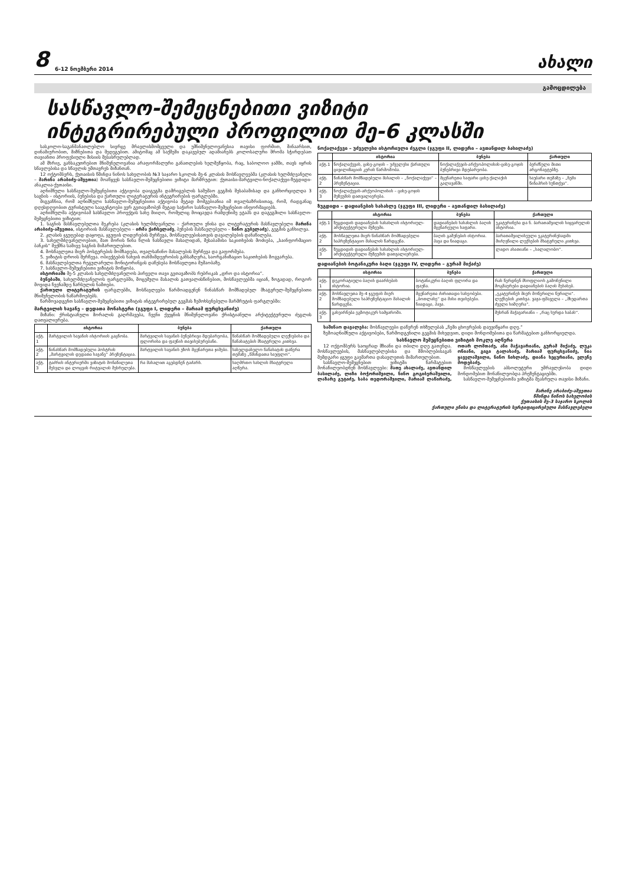8 6-12 ნოემბერი 2014 ახალი
გამოცდილება
სასწავლო-შემეცნებითი ვიზიტი
ინტეგრირებული პროფილით მე-6 კლასში
სასკოლო-საგანმანათლებლო სივრცე მრავლისმომცველი და უმნიშვნელოვანესია თავისი ფორმით, შინაარსით, დინამიურობით, მიზნებითა და შედეგებით. ამიტომაც ამ საქმეში დაკავებულ ადამიანებს კოლოსალური შრომა სჭირდებათ თავიანთი პროფესიული მისიის შესასრულებლად.
ამ მხრივ, განსაკუთრებით მნიშვნელოვანია არაფორმალური განათლების ხელშეწყობა, რაც, საბოლოო ჯამში, თავს იყრის სწავლებისა და სწავლის უმთავრეს მიზანთან.
12 ოქტომბერს, ქუთაისის წმინდა ნინოს სახელობის №3 საჯარო სკოლის მე-6 კლასის მოსწავლეებმა (კლასის ხელმძღვანელი – მარინა არაბიძე-აშვეთია) მოაწყვეს სასწავლო-შემეცნებითი ვიზიტი მარშრუტით: ქუთაისი-მარტვილი-ნოქალაქევი-ზუგდიდი-ანაკლია-ქუთაისი.
აღნიშნული სასწავლო-შემეცნებითი აქტივობა დაიგეგმა დამრიგებლის სამუშაო გეგმის შესაბამისად და განხორციელდა 3 საგნის – ისტორიის, ბუნებისა და ქართული ლიტერატურის ინტეგრირების ფარგლებში.
მიგვაჩნია, რომ აღნიშნული სასწავლო-შემეცნებითი აქტივობა მეტად მომგებიანია იმ თვალსაზრისითაც, რომ, რადგანაც დღესდღეობით ტურისტული სააგენტოები ვერ გვთავაზობენ მეტად საჭირო სასწავლო-შემეცნებით ინფორმაციებს.
აღნიშნულმა აქტივობამ სასწავლო პროექტის სახე მიიღო, რომელიც მოიცავდა რამდენიმე ეტაპს და დაგეგმილი სასწავლო-შემეცნებითი ვიზიტით:
1. საგნის მასწავლებელთა შეკრება (კლასის ხელმძღვანელი – ქართული ენისა და ლიტერატურის მასწავლებელი მარინა არაბიძე-აშვეთია, ისტორიის მასწავლებელი – ირმა ქარსელაძე, ბუნების მასწავლებელი – ნინო გუბელაძე), გეგმის განხილვა.
2. კლასის ჯგუფებად დაყოფა, ჯგუფის ლიდერების შერჩევა, მოსწავლეებისათვის დავალებების დანაწილება.
3. სახელმძღვანელოებით, მათ შორის წინა წლის ნასწავლი მასალიდან, შესაბამისი საკითხების მოძიება, „საინფორმაციო ბანკის“ შექმნა სამივე საგნის მიმართულებით.
4. მოსწავლეთა მიერ პოსტერების მომზადება, თვალსაჩინო მასალების შერჩევა და გაფორმება.
5. ვიზიტის დროის შერჩევა. ობიექტების ნახვის თანმიმდევრობის განსაზღვრა, საორგანიზაციო საკითხების მოგვარება.
6. მასწავლებელთა რეგულარული მონიტორინგის დაწესება მოსწავლეთა მუშაობაზე.
7. სასწავლო-შემეცნებითი ვიზიტის მოწყობა.
ისტორიაში მე-5 კლასის სახელმძღვანელოს პირველი თავი გვთავაზობს რუბრიკას „დრო და ისტორია“.
ბუნებაში, სახელმძღვანელოს ფარგლებში, მოცემული მასალის გათვალისწინებით, მოსწავლეებმა იციან, ზოგადად, როგორ მოვიდა ჩვენამდე წარსულის ნაშთები.
ქართული ლიტერატურის ფარგლებში, მოსწავლეები წარმოადგენენ წინასწარ მომზადებულ მხატვრულ-შემეცნებითი მნიშვნელობის ნაწარმოებებს.
წარმოვადგენთ სასწავლო-შემეცნებითი ვიზიტის ინტეგრირებულ გეგმას ზემოხსენებული მარშრუტის ფარგლებში:
მარტვილის სავანე – დედათა მონასტერი (ჯგუფი I, ლიდერი – მარიამ ფურცხვანიძე)
მიზანი: ქრისტიანული მორალის გაღრმავება, ჩვენი ქვეყნის მნიშვნელოვანი ქრისტიანული არქიტექტურული ძეგლის დათვალიერება.
| | ისტორია | ბუნება | ქართული |
| --- | --- | --- | --- |
| აქტ. 1 | მარტვილის სავანის ისტორიის გაცნობა. | მარტვილის სავანის ბუნებრივი მდებარეობა, ფლორისა და ფაუნის თავისებურებანი. | წინასწარ მომზადებული ლექსებისა და ჩანახატების მხატვრული კითხვა. |
| აქტ. 2 | წინასწარ მომზადებული პოსტრის „მარტვილის დედათა სავანე“ პრეზენტაცია. | მარტვილის სავანის ეზოს მცენარეთა ჯიშები. | სახელდახელო ჩანახატის დაწერა თემაზე „წმინდათა საუფლო“. |
| აქტ. 3 | ტაძრის ინტერიერში ვიზიტის მონაწილეთა შესვლა და ლოცვის რიტუალის შესრულება. | რა მასალით აგებდნენ ტაძარს. | საღმრთო სახლის მხატვრული აღწერა. |
ნოქალაქევი – უძველესი ისტორიული ძეგლი (ჯგუფი II, ლიდერი – ავთანდილ ბასილაძე)
| | ისტორია | ბუნება | ქართული |
| --- | --- | --- | --- |
| აქტ.1 | ნოქალაქევის, ციხე-გოჯის – უძველესი ქართული ცივილიზაციის კერის წარმოშობა. | ნოქალაქევის-არქეოპოლისის-ციხე-გოჯის ბუნებრივი მდებარეობა. | ბერძნული მითი არგონავტებზე. |
| აქტ. 2 | წინასწარ მომზადებული მასალის – „ნოქალაქევი“ – პრეზენტაცია. | მცენარეთა საფარი ციხე-ქალაქის გალავანში. | საუბარი თემაზე – „ჩემი წინაპრის სუნთქვა“. |
| აქტ. 3 | ნოქალაქევის-არქეოპოლისის – ციხე-გოჯის მუზეუმის დათვალიერება. | | |
ზუგდიდი – დადიანების სასახლე (ჯგუფი III, ლიდერი – ავთანდილ ბასილაძე)
| | ისტორია | ბუნება | ქართული |
| --- | --- | --- | --- |
| აქტ.1 | ზუგდიდის დადიანების სასახლის ისტორიულ-არქიტექტურული მუზეუმი. | დადიანების სასახლის ბაღის მცენარეული საფარი. | ეკატერინესა და ნ. ბარათაშვილის სიყვარულის ისტორია. |
| აქტ. 2 | მოსწავლეთა მიერ წინასწარ მომზადებული საპრეზენტაციო მასალის წარდგენა. | ბაღის გაშენების ისტორია. ჰავა და ნიადაგი. | ბარათაშვილისეული ეკატერინესადმი მიძღვნილი ლექსების მხატვრული კითხვა. |
| აქტ. 3 | ზუგდიდის დადიანების სასახლის ისტორიულ-არქიტექტურული მუზეუმის დათვალიერება. | | ლადო ასათიანი – „სალალობო“. |
დადიანების ბოტანიკური ბაღი (ჯგუფი IV, ლიდერი – გურამ მიქაძე)
| | ისტორია | ბუნება | ქართული |
| --- | --- | --- | --- |
| აქტ. 1 | დეკორატიული ბაღის დაარსების ისტორია. | ბოტანიკური ბაღის ფლორა და ფაუნა. | რას წერდნენ მსოფლიოს გამოჩენილი მოგზაურები დადიანების ბაღის შესახებ. |
| აქტ. 2 | მოსწავლეთა მე-4 ჯგუფის მიერ მომზადებული საპრეზენტაციო მასალის წარდგენა. | მცენარეთა ძირითადი სახეობები. „ბოთლახე“ და მისი თვისებები. ნიადაგი, ჰავა. | „ეკატერინეს მიერ მოწერილი წერილი“. ლექსების კითხვა. ვაჟა-ფშაველა – „მხედართა ძველი სიმღერა“. |
| აქტ. 3 | გასეირნება ეგზოტიკურ სამყაროში. | | მუხრან მაჭავარიანი – „რაც სურდა საბას“. |
საშინაო დავალება: მოსწავლეები დაწერენ თხზულებას „ჩემი ცხოვრების დაუვიწყარი დღე.“
ზემოაღნიშნული აქტივობები, წარმოდგენილი გეგმის მიხედვით, დიდი მონდომებითა და წარმატებით განხორციელდა.
სასწავლო შემეცნებითი ვიზიტის მოკლე აღწერა
12 ოქტომბერს საოცრად მზიანი და თბილი დღე გათენდა. მოსწავლეების, მასწავლებლებისა და მშობლებისაგან შემდგარი ჯგუფი გაემართა დასავლეთის მიმართულებით.
სასწავლო-შემეცნებით ვიზიტში წარმატებით მონაწილეობდნენ მოსწავლეები: მათე ახალაძე, ავთანდილ ბასილაძე, ლიზი ბოჭორიშვილი, ნინო გოგიბერაშვილი, ლაზარე გუტიძე, საბა თედორაშვილი, მარიამ ლაწირაძე, ოთარ ლომთაძე, ანი მაჭავარიანი, გურამ მიქაძე, ლუკა ონიანი, გიგი ტალახაძე, მარიამ ფურცხვანიძე, ნია ყაველაშვილი, ნინო ჩიხლაძე, დიანა ხეცურიანი, ელენე მოდებაძე.
მოსწავლეების აბსოლუტური უმრავლესობა დიდი მონდომებით მონაწილეობდა პრეზენტაციებში.
სასწავლო-შემეცნებითმა ვიზიტმა შეასრულა თავისი მიზანი.
მარინე არაბიძე-აშვეთია
წმინდა ნინოს სახელობის
ქუთაისის მე-3 საჯარო სკოლის
ქართული ენისა და ლიტერატურის სერტიფიცირებული მასწავლებელი